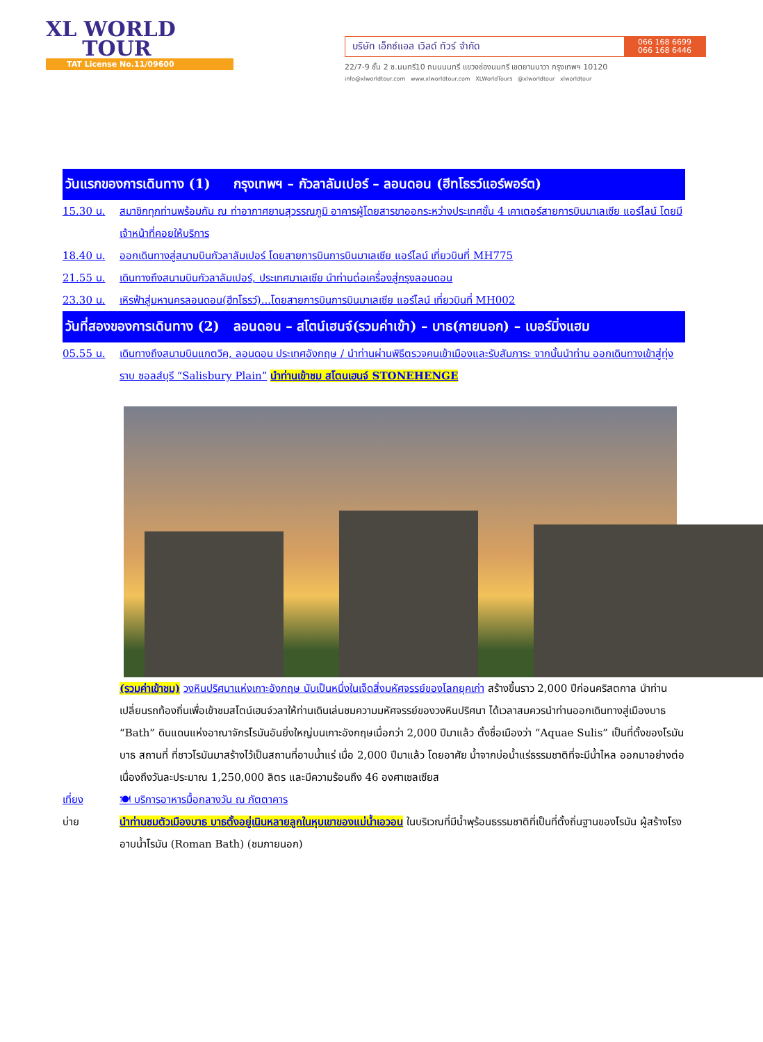XL WORLD
TOUR
TAT License No.11/09600
บริษัท เอ็กซ์แอล เวิลด์ ทัวร์ จำกัด
066 168 6699
066 168 6446
22/7-9 ชั้น 2 ซ.นนทรี10 ถนนนนทรี แขวงช่องนนทรี เขตยานนาวา กรุงเทพฯ 10120
info@xlworldtour.com www.xlworldtour.com XLWorldTours @xlworldtour xlworldtour
วันแรกของการเดินทาง (1) กรุงเทพฯ – กัวลาลัมเปอร์ – ลอนดอน (ฮีทโธรว์แอร์พอร์ต)
15.30 น. สมาชิกทุกท่านพร้อมกัน ณ ท่าอากาศยานสุวรรณภูมิ อาคารผู้โดยสารขาออกระหว่างประเทศชั้น 4 เคาเตอร์สายการบินมาเลเซีย แอร์ไลน์ โดยมีเจ้าหน้าที่คอยให้บริการ
18.40 น. ออกเดินทางสู่สนามบินกัวลาลัมเปอร์ โดยสายการบินการบินมาเลเซีย แอร์ไลน์ เที่ยวบินที่ MH775
21.55 น. เดินทางถึงสนามบินกัวลาลัมเปอร์, ประเทศมาเลเซีย นำท่านต่อเครื่องสู่กรุงลอนดอน
23.30 น. เหิรฟ้าสู่มหานครลอนดอน(ฮีทโธรว์)...โดยสายการบินการบินมาเลเซีย แอร์ไลน์ เที่ยวบินที่ MH002
วันที่สองของการเดินทาง (2) ลอนดอน – สโตน์เฮนจ์(รวมค่าเข้า) – บาธ(ภายนอก) – เบอร์มิ่งแฮม
05.55 น. เดินทางถึงสนามบินแกตวิค, ลอนดอน ประเทศอังกฤษ / นำท่านผ่านพิธีตรวจคนเข้าเมืองและรับสัมภาระ จากนั้นนำท่าน ออกเดินทางเข้าสู่ทุ่งราบ ซอลส์บุรี “Salisbury Plain” นำท่านเข้าชม สโตนเฮนจ์ STONEHENGE
(รวมค่าเข้าชม) วงหินปริศนาแห่งเกาะอังกฤษ นับเป็นหนึ่งในเจ็ดสิ่งมหัศจรรย์ของโลกยุคเก่า สร้างขึ้นราว 2,000 ปีก่อนคริสตกาล นำท่านเปลี่ยนรถท้องถิ่นเพื่อเข้าชมสโตน์เฮนจ์วลาให้ท่านเดินเล่นชมความมหัศจรรย์ของวงหินปริศนา ได้เวลาสมควรนำท่านออกเดินทางสู่เมืองบาธ “Bath” ดินแดนแห่งอาณาจักรโรมันอันยิ่งใหญ่บนเกาะอังกฤษเมื่อกว่า 2,000 ปีมาแล้ว ตั้งชื่อเมืองว่า “Aquae Sulis” เป็นที่ตั้งของโรมันบาธ สถานที่ ที่ชาวโรมันมาสร้างไว้เป็นสถานที่อาบน้ำแร่ เมื่อ 2,000 ปีมาแล้ว โดยอาศัย น้ำจากบ่อน้ำแร่ธรรมชาติที่จะมีน้ำไหล ออกมาอย่างต่อเนื่องถึงวันละประมาณ 1,250,000 ลิตร และมีความร้อนถึง 46 องศาเซลเซียส
เที่ยง 🍽 บริการอาหารมื้อกลางวัน ณ ภัตตาคาร
บ่าย นำท่านชมตัวเมืองบาธ บาธตั้งอยู่เนินหลายลูกในหุบเขาของแม่น้ำเอวอน ในบริเวณที่มีน้ำพุร้อนธรรมชาติที่เป็นที่ตั้งถิ่นฐานของโรมัน ผู้สร้างโรงอาบน้ำโรมัน (Roman Bath) (ชมภายนอก)